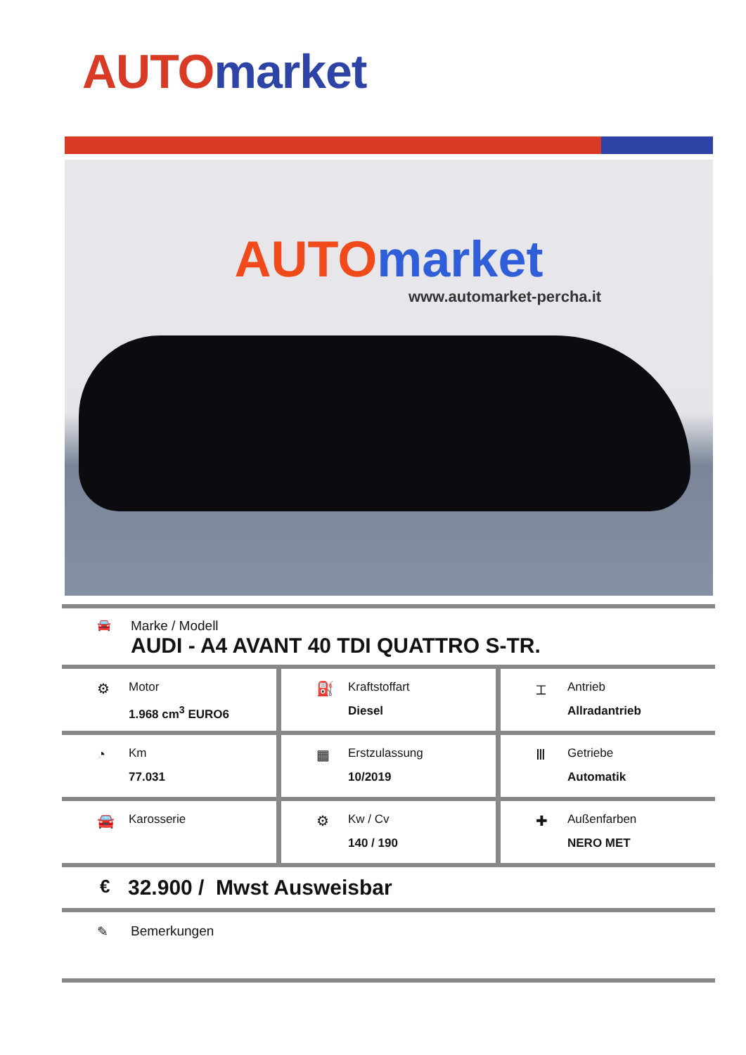AUTO market
AUTO market
www.automarket-percha.it
🚘
Marke / Modell
AUDI - A4 AVANT 40 TDI QUATTRO S-TR.
⚙
Motor
1.968 cm<sup>3</sup> EURO6
⛽
Kraftstoffart
Diesel
⌶
Antrieb
Allradantrieb
◔
Km
77.031
▦
Erstzulassung
10/2019
Ⅲ
Getriebe
Automatik
🚘
Karosserie
⚙
Kw / Cv
140 / 190
✚
Außenfarben
NERO MET
€
32.900 / Mwst Ausweisbar
✎ Bemerkungen